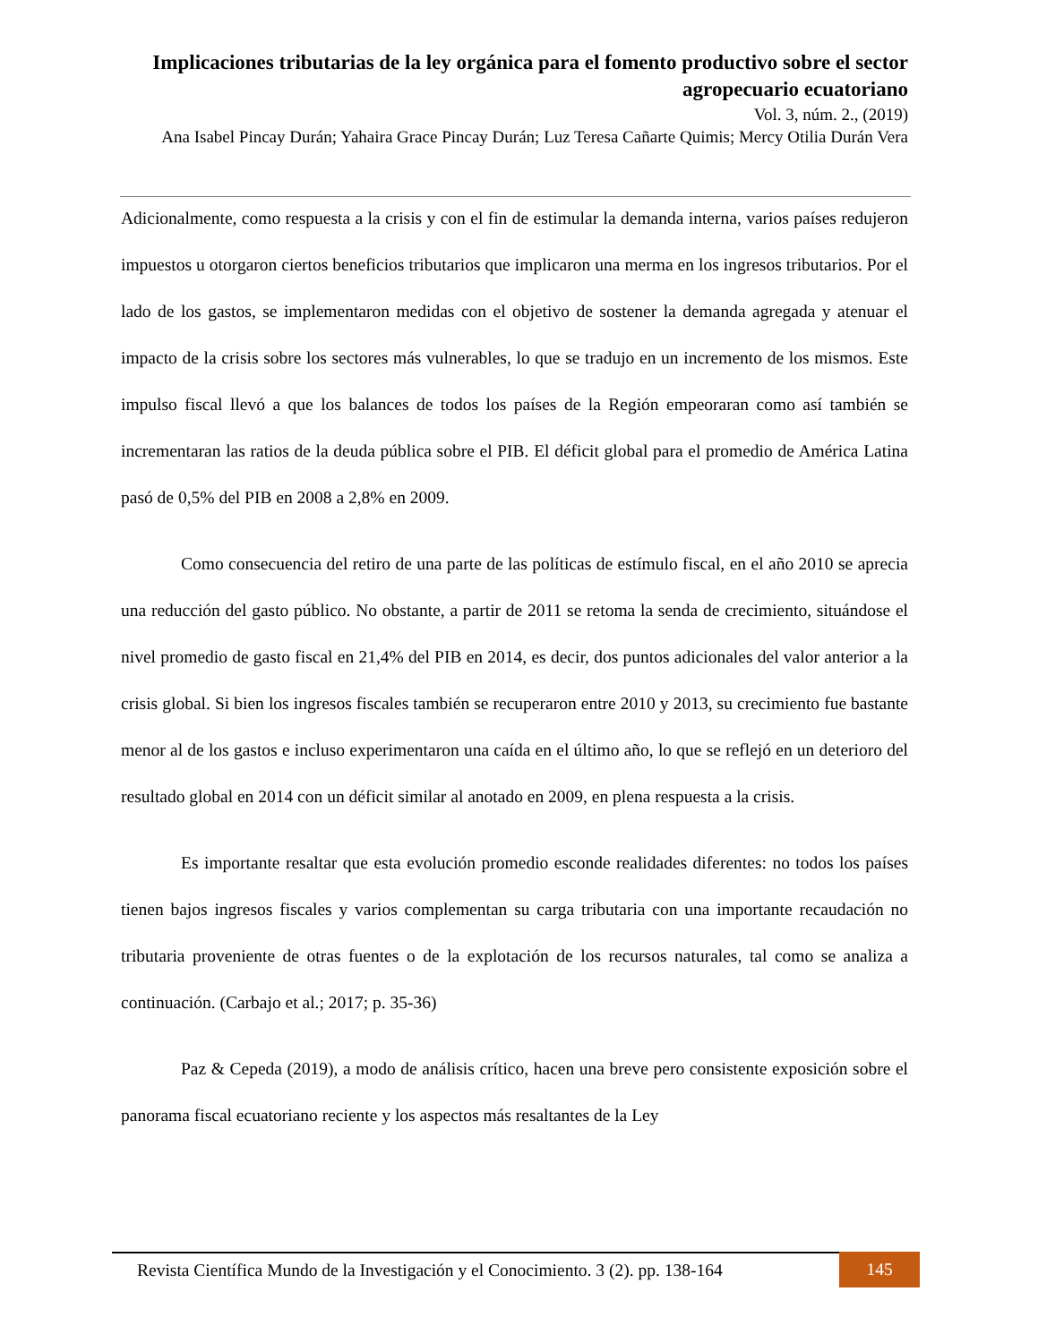Implicaciones tributarias de la ley orgánica para el fomento productivo sobre el sector agropecuario ecuatoriano
Vol. 3, núm. 2., (2019)
Ana Isabel Pincay Durán; Yahaira Grace Pincay Durán; Luz Teresa Cañarte Quimis; Mercy Otilia Durán Vera
Adicionalmente, como respuesta a la crisis y con el fin de estimular la demanda interna, varios países redujeron impuestos u otorgaron ciertos beneficios tributarios que implicaron una merma en los ingresos tributarios. Por el lado de los gastos, se implementaron medidas con el objetivo de sostener la demanda agregada y atenuar el impacto de la crisis sobre los sectores más vulnerables, lo que se tradujo en un incremento de los mismos. Este impulso fiscal llevó a que los balances de todos los países de la Región empeoraran como así también se incrementaran las ratios de la deuda pública sobre el PIB. El déficit global para el promedio de América Latina pasó de 0,5% del PIB en 2008 a 2,8% en 2009.
Como consecuencia del retiro de una parte de las políticas de estímulo fiscal, en el año 2010 se aprecia una reducción del gasto público. No obstante, a partir de 2011 se retoma la senda de crecimiento, situándose el nivel promedio de gasto fiscal en 21,4% del PIB en 2014, es decir, dos puntos adicionales del valor anterior a la crisis global. Si bien los ingresos fiscales también se recuperaron entre 2010 y 2013, su crecimiento fue bastante menor al de los gastos e incluso experimentaron una caída en el último año, lo que se reflejó en un deterioro del resultado global en 2014 con un déficit similar al anotado en 2009, en plena respuesta a la crisis.
Es importante resaltar que esta evolución promedio esconde realidades diferentes: no todos los países tienen bajos ingresos fiscales y varios complementan su carga tributaria con una importante recaudación no tributaria proveniente de otras fuentes o de la explotación de los recursos naturales, tal como se analiza a continuación. (Carbajo et al.; 2017; p. 35-36)
Paz & Cepeda (2019), a modo de análisis crítico, hacen una breve pero consistente exposición sobre el panorama fiscal ecuatoriano reciente y los aspectos más resaltantes de la Ley
Revista Científica Mundo de la Investigación y el Conocimiento. 3 (2). pp. 138-164
145